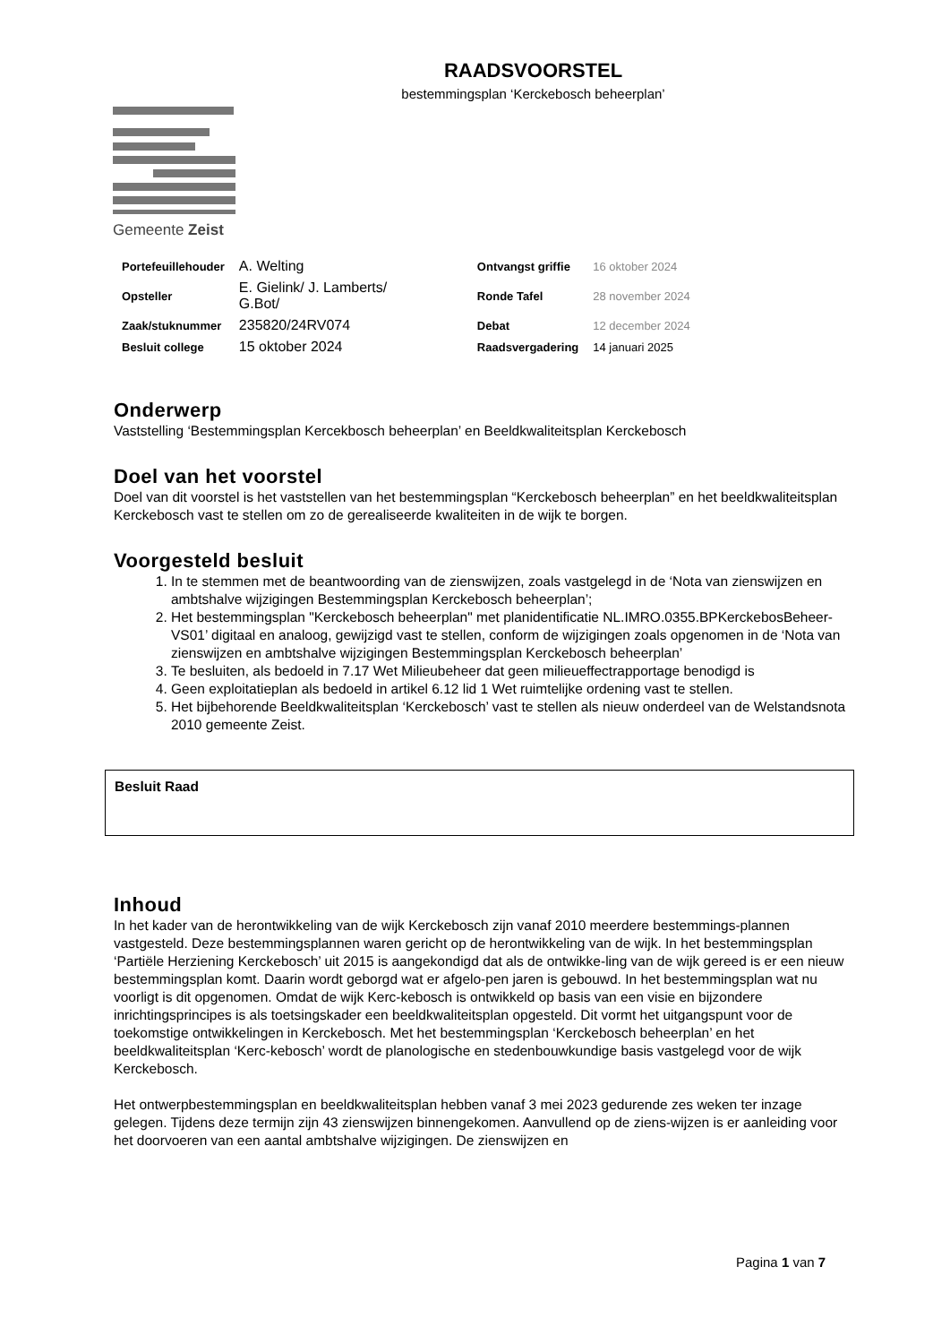RAADSVOORSTEL
bestemmingsplan ‘Kerckebosch beheerplan’
Gemeente Zeist
| Portefeuillehouder | A. Welting | Ontvangst griffie | 16 oktober 2024 |
| Opsteller | E. Gielink/ J. Lamberts/ G.Bot/ | Ronde Tafel | 28 november 2024 |
| Zaak/stuknummer | 235820/24RV074 | Debat | 12 december 2024 |
| Besluit college | 15 oktober 2024 | Raadsvergadering | 14 januari 2025 |
Onderwerp
Vaststelling ‘Bestemmingsplan Kercekbosch beheerplan’ en Beeldkwaliteitsplan Kerckebosch
Doel van het voorstel
Doel van dit voorstel is het vaststellen van het bestemmingsplan “Kerckebosch beheerplan” en het beeldkwaliteitsplan Kerckebosch vast te stellen om zo de gerealiseerde kwaliteiten in de wijk te borgen.
Voorgesteld besluit
1. In te stemmen met de beantwoording van de zienswijzen, zoals vastgelegd in de ‘Nota van zienswijzen en ambtshalve wijzigingen Bestemmingsplan Kerckebosch beheerplan’;
2. Het bestemmingsplan "Kerckebosch beheerplan" met planidentificatie NL.IMRO.0355.BPKerckebosBeheer-VS01’ digitaal en analoog, gewijzigd vast te stellen, conform de wijzigingen zoals opgenomen in de ‘Nota van zienswijzen en ambtshalve wijzigingen Bestemmingsplan Kerckebosch beheerplan’
3. Te besluiten, als bedoeld in 7.17 Wet Milieubeheer dat geen milieueffectrapportage benodigd is
4. Geen exploitatieplan als bedoeld in artikel 6.12 lid 1 Wet ruimtelijke ordening vast te stellen.
5. Het bijbehorende Beeldkwaliteitsplan ‘Kerckebosch’ vast te stellen als nieuw onderdeel van de Welstandsnota 2010 gemeente Zeist.
Besluit Raad
Inhoud
In het kader van de herontwikkeling van de wijk Kerckebosch zijn vanaf 2010 meerdere bestemmings-plannen vastgesteld. Deze bestemmingsplannen waren gericht op de herontwikkeling van de wijk. In het bestemmingsplan ‘Partiële Herziening Kerckebosch’ uit 2015 is aangekondigd dat als de ontwikke-ling van de wijk gereed is er een nieuw bestemmingsplan komt. Daarin wordt geborgd wat er afgelo-pen jaren is gebouwd. In het bestemmingsplan wat nu voorligt is dit opgenomen. Omdat de wijk Kerc-kebosch is ontwikkeld op basis van een visie en bijzondere inrichtingsprincipes is als toetsingskader een beeldkwaliteitsplan opgesteld. Dit vormt het uitgangspunt voor de toekomstige ontwikkelingen in Kerckebosch. Met het bestemmingsplan ‘Kerckebosch beheerplan’ en het beeldkwaliteitsplan ‘Kerc-kebosch’ wordt de planologische en stedenbouwkundige basis vastgelegd voor de wijk Kerckebosch.
Het ontwerpbestemmingsplan en beeldkwaliteitsplan hebben vanaf 3 mei 2023 gedurende zes weken ter inzage gelegen. Tijdens deze termijn zijn 43 zienswijzen binnengekomen. Aanvullend op de ziens-wijzen is er aanleiding voor het doorvoeren van een aantal ambtshalve wijzigingen. De zienswijzen en
Pagina 1 van 7